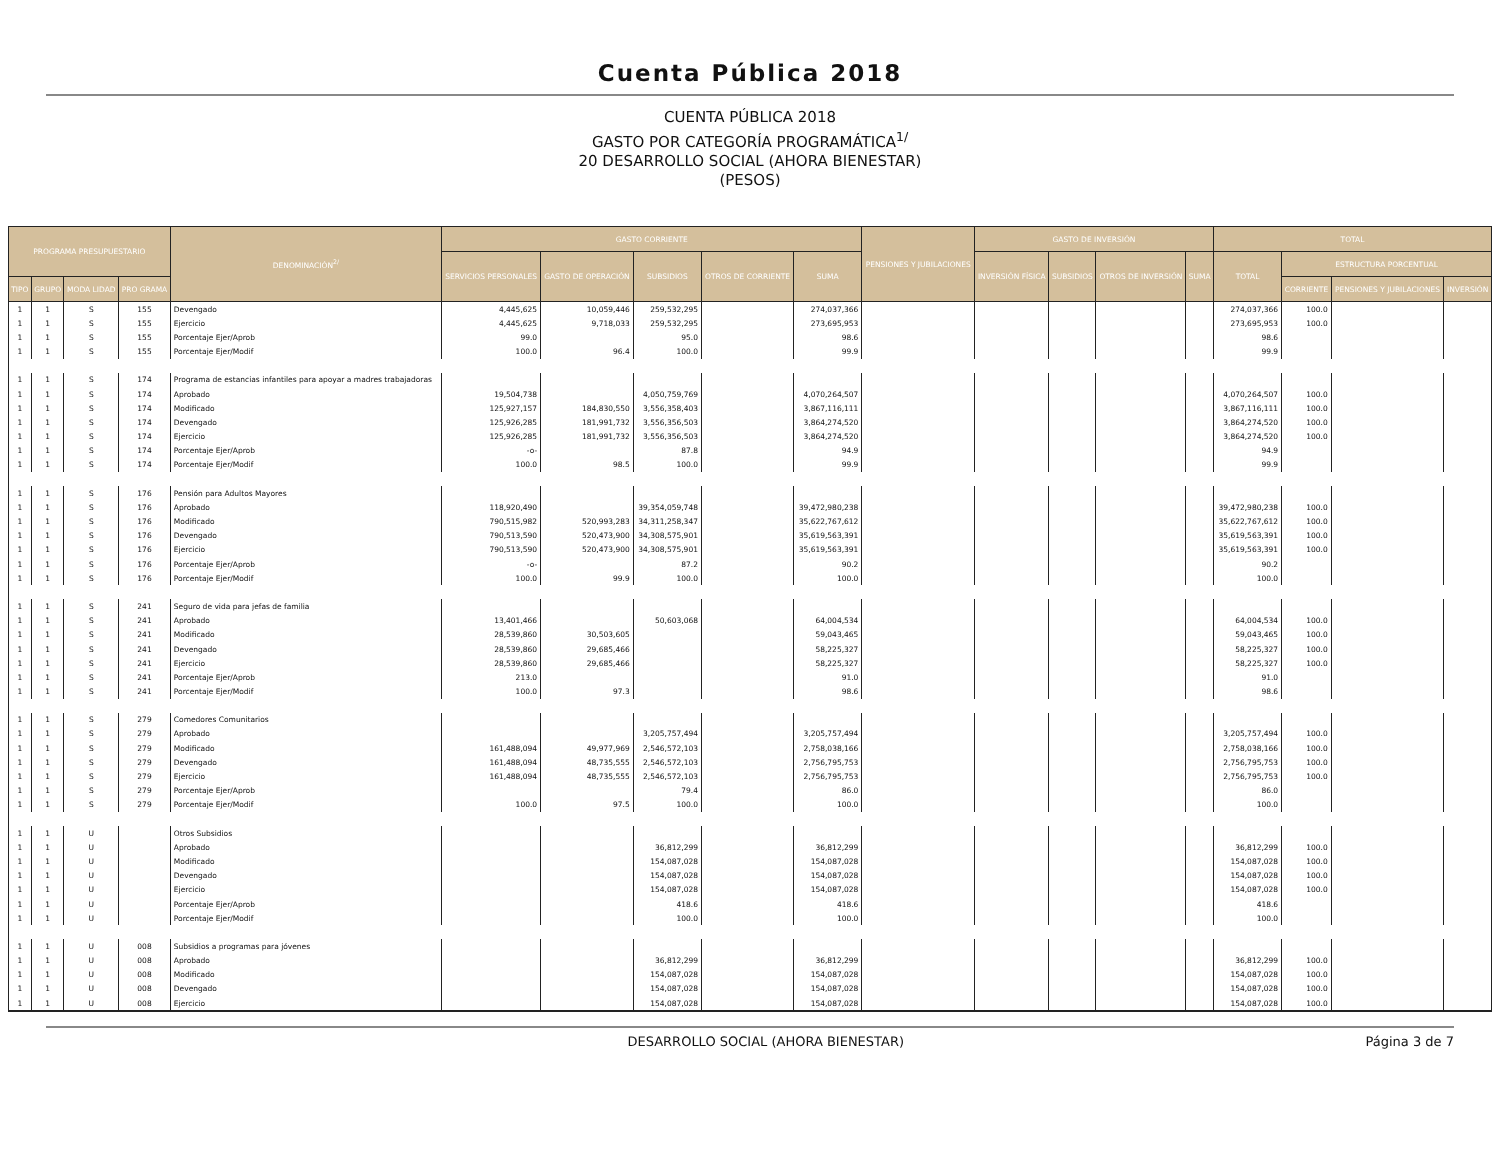Cuenta Pública 2018
CUENTA PÚBLICA 2018
GASTO POR CATEGORÍA PROGRAMÁTICA<sup>1/</sup>
20 DESARROLLO SOCIAL (AHORA BIENESTAR)
(PESOS)
| PROGRAMA PRESUPUESTARIO | | | | DENOMINACIÓN<sup>2/</sup> | GASTO CORRIENTE | | | | | PENSIONES Y JUBILACIONES | GASTO DE INVERSIÓN | | | | TOTAL | | | |
| --- | --- | --- | --- | --- | --- | --- | --- | --- | --- | --- | --- | --- | --- | --- | --- | --- | --- | --- |
| | | | | | SERVICIOS PERSONALES | GASTO DE OPERACIÓN | SUBSIDIOS | OTROS DE CORRIENTE | SUMA | | INVERSIÓN FÍSICA | SUBSIDIOS | OTROS DE INVERSIÓN | SUMA | TOTAL | ESTRUCTURA PORCENTUAL | | |
| TIPO | GRUPO | MODA LIDAD | PRO GRAMA | | | | | | | | | | | | | CORRIENTE | PENSIONES Y JUBILACIONES | INVERSIÓN |
| 1 | 1 | S | 155 | Devengado | 4,445,625 | 10,059,446 | 259,532,295 | | 274,037,366 | | | | | | 274,037,366 | 100.0 | | |
| 1 | 1 | S | 155 | Ejercicio | 4,445,625 | 9,718,033 | 259,532,295 | | 273,695,953 | | | | | | 273,695,953 | 100.0 | | |
| 1 | 1 | S | 155 | Porcentaje Ejer/Aprob | 99.0 | | 95.0 | | 98.6 | | | | | | 98.6 | | | |
| 1 | 1 | S | 155 | Porcentaje Ejer/Modif | 100.0 | 96.4 | 100.0 | | 99.9 | | | | | | 99.9 | | | |
| 1 | 1 | S | 174 | Programa de estancias infantiles para apoyar a madres trabajadoras | | | | | | | | | | | | | | |
| 1 | 1 | S | 174 | Aprobado | 19,504,738 | | 4,050,759,769 | | 4,070,264,507 | | | | | | 4,070,264,507 | 100.0 | | |
| 1 | 1 | S | 174 | Modificado | 125,927,157 | 184,830,550 | 3,556,358,403 | | 3,867,116,111 | | | | | | 3,867,116,111 | 100.0 | | |
| 1 | 1 | S | 174 | Devengado | 125,926,285 | 181,991,732 | 3,556,356,503 | | 3,864,274,520 | | | | | | 3,864,274,520 | 100.0 | | |
| 1 | 1 | S | 174 | Ejercicio | 125,926,285 | 181,991,732 | 3,556,356,503 | | 3,864,274,520 | | | | | | 3,864,274,520 | 100.0 | | |
| 1 | 1 | S | 174 | Porcentaje Ejer/Aprob | -o- | | 87.8 | | 94.9 | | | | | | 94.9 | | | |
| 1 | 1 | S | 174 | Porcentaje Ejer/Modif | 100.0 | 98.5 | 100.0 | | 99.9 | | | | | | 99.9 | | | |
| 1 | 1 | S | 176 | Pensión para Adultos Mayores | | | | | | | | | | | | | | |
| 1 | 1 | S | 176 | Aprobado | 118,920,490 | | 39,354,059,748 | | 39,472,980,238 | | | | | | 39,472,980,238 | 100.0 | | |
| 1 | 1 | S | 176 | Modificado | 790,515,982 | 520,993,283 | 34,311,258,347 | | 35,622,767,612 | | | | | | 35,622,767,612 | 100.0 | | |
| 1 | 1 | S | 176 | Devengado | 790,513,590 | 520,473,900 | 34,308,575,901 | | 35,619,563,391 | | | | | | 35,619,563,391 | 100.0 | | |
| 1 | 1 | S | 176 | Ejercicio | 790,513,590 | 520,473,900 | 34,308,575,901 | | 35,619,563,391 | | | | | | 35,619,563,391 | 100.0 | | |
| 1 | 1 | S | 176 | Porcentaje Ejer/Aprob | -o- | | 87.2 | | 90.2 | | | | | | 90.2 | | | |
| 1 | 1 | S | 176 | Porcentaje Ejer/Modif | 100.0 | 99.9 | 100.0 | | 100.0 | | | | | | 100.0 | | | |
| 1 | 1 | S | 241 | Seguro de vida para jefas de familia | | | | | | | | | | | | | | |
| 1 | 1 | S | 241 | Aprobado | 13,401,466 | | 50,603,068 | | 64,004,534 | | | | | | 64,004,534 | 100.0 | | |
| 1 | 1 | S | 241 | Modificado | 28,539,860 | 30,503,605 | | | 59,043,465 | | | | | | 59,043,465 | 100.0 | | |
| 1 | 1 | S | 241 | Devengado | 28,539,860 | 29,685,466 | | | 58,225,327 | | | | | | 58,225,327 | 100.0 | | |
| 1 | 1 | S | 241 | Ejercicio | 28,539,860 | 29,685,466 | | | 58,225,327 | | | | | | 58,225,327 | 100.0 | | |
| 1 | 1 | S | 241 | Porcentaje Ejer/Aprob | 213.0 | | | | 91.0 | | | | | | 91.0 | | | |
| 1 | 1 | S | 241 | Porcentaje Ejer/Modif | 100.0 | 97.3 | | | 98.6 | | | | | | 98.6 | | | |
| 1 | 1 | S | 279 | Comedores Comunitarios | | | | | | | | | | | | | | |
| 1 | 1 | S | 279 | Aprobado | | | 3,205,757,494 | | 3,205,757,494 | | | | | | 3,205,757,494 | 100.0 | | |
| 1 | 1 | S | 279 | Modificado | 161,488,094 | 49,977,969 | 2,546,572,103 | | 2,758,038,166 | | | | | | 2,758,038,166 | 100.0 | | |
| 1 | 1 | S | 279 | Devengado | 161,488,094 | 48,735,555 | 2,546,572,103 | | 2,756,795,753 | | | | | | 2,756,795,753 | 100.0 | | |
| 1 | 1 | S | 279 | Ejercicio | 161,488,094 | 48,735,555 | 2,546,572,103 | | 2,756,795,753 | | | | | | 2,756,795,753 | 100.0 | | |
| 1 | 1 | S | 279 | Porcentaje Ejer/Aprob | | | 79.4 | | 86.0 | | | | | | 86.0 | | | |
| 1 | 1 | S | 279 | Porcentaje Ejer/Modif | 100.0 | 97.5 | 100.0 | | 100.0 | | | | | | 100.0 | | | |
| 1 | 1 | U | | Otros Subsidios | | | | | | | | | | | | | | |
| 1 | 1 | U | | Aprobado | | | 36,812,299 | | 36,812,299 | | | | | | 36,812,299 | 100.0 | | |
| 1 | 1 | U | | Modificado | | | 154,087,028 | | 154,087,028 | | | | | | 154,087,028 | 100.0 | | |
| 1 | 1 | U | | Devengado | | | 154,087,028 | | 154,087,028 | | | | | | 154,087,028 | 100.0 | | |
| 1 | 1 | U | | Ejercicio | | | 154,087,028 | | 154,087,028 | | | | | | 154,087,028 | 100.0 | | |
| 1 | 1 | U | | Porcentaje Ejer/Aprob | | | 418.6 | | 418.6 | | | | | | 418.6 | | | |
| 1 | 1 | U | | Porcentaje Ejer/Modif | | | 100.0 | | 100.0 | | | | | | 100.0 | | | |
| 1 | 1 | U | 008 | Subsidios a programas para jóvenes | | | | | | | | | | | | | | |
| 1 | 1 | U | 008 | Aprobado | | | 36,812,299 | | 36,812,299 | | | | | | 36,812,299 | 100.0 | | |
| 1 | 1 | U | 008 | Modificado | | | 154,087,028 | | 154,087,028 | | | | | | 154,087,028 | 100.0 | | |
| 1 | 1 | U | 008 | Devengado | | | 154,087,028 | | 154,087,028 | | | | | | 154,087,028 | 100.0 | | |
| 1 | 1 | U | 008 | Ejercicio | | | 154,087,028 | | 154,087,028 | | | | | | 154,087,028 | 100.0 | | |
DESARROLLO SOCIAL (AHORA BIENESTAR) Página 3 de 7